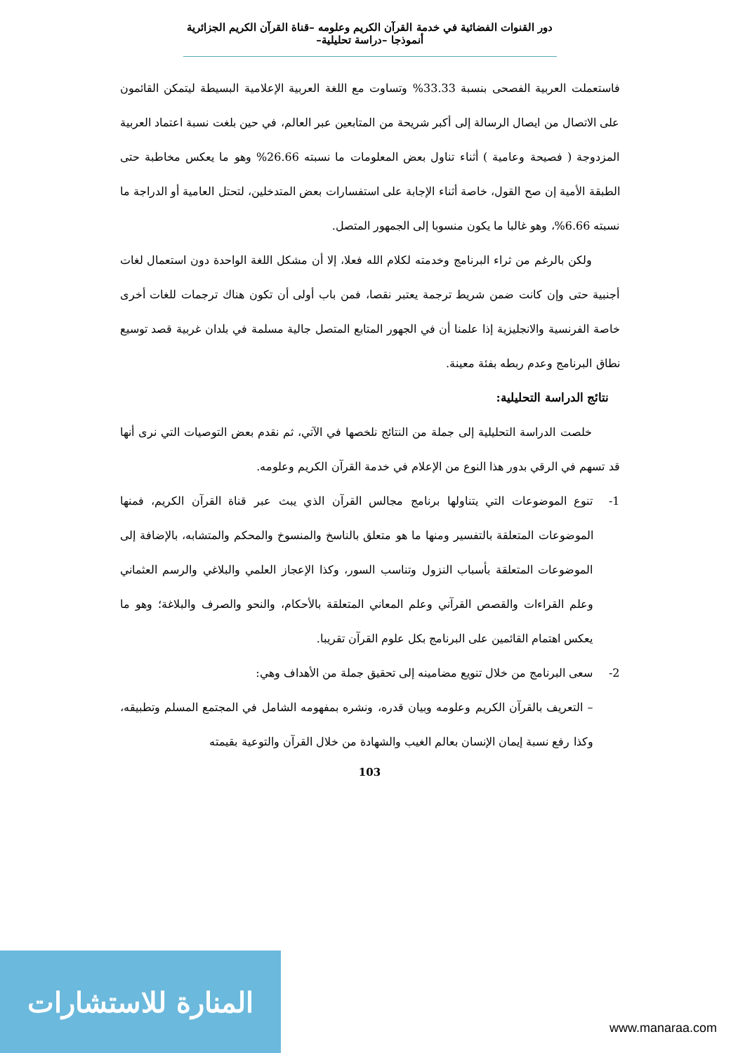دور القنوات الفضائية في خدمة القرآن الكريم وعلومه –قناة القرآن الكريم الجزائرية أنموذجا –دراسة تحليلية–
فاستعملت العربية الفصحى بنسبة 33.33% وتساوت مع اللغة العربية الإعلامية البسيطة ليتمكن القائمون على الاتصال من ايصال الرسالة إلى أكبر شريحة من المتابعين عبر العالم، في حين بلغت نسبة اعتماد العربية المزدوجة ( فصيحة وعامية ) أثناء تناول بعض المعلومات ما نسبته 26.66% وهو ما يعكس مخاطبة حتى الطبقة الأمية إن صح القول، خاصة أثناء الإجابة على استفسارات بعض المتدخلين، لتحتل العامية أو الدراجة ما نسبته 6.66%، وهو غالبا ما يكون منسوبا إلى الجمهور المتصل.
ولكن بالرغم من ثراء البرنامج وخدمته لكلام الله فعلا، إلا أن مشكل اللغة الواحدة دون استعمال لغات أجنبية حتى وإن كانت ضمن شريط ترجمة يعتبر نقصا، فمن باب أولى أن تكون هناك ترجمات للغات أخرى خاصة الفرنسية والانجليزية إذا علمنا أن في الجهور المتابع المتصل جالية مسلمة في بلدان غربية قصد توسيع نطاق البرنامج وعدم ربطه بفئة معينة.
نتائج الدراسة التحليلية:
خلصت الدراسة التحليلية إلى جملة من النتائج نلخصها في الآتي، ثم نقدم بعض التوصيات التي نرى أنها قد تسهم في الرقي بدور هذا النوع من الإعلام في خدمة القرآن الكريم وعلومه.
1- تنوع الموضوعات التي يتناولها برنامج مجالس القرآن الذي يبث عبر قناة القرآن الكريم، فمنها الموضوعات المتعلقة بالتفسير ومنها ما هو متعلق بالناسخ والمنسوخ والمحكم والمتشابه، بالإضافة إلى الموضوعات المتعلقة بأسباب النزول وتناسب السور، وكذا الإعجاز العلمي والبلاغي والرسم العثماني وعلم القراءات والقصص القرآني وعلم المعاني المتعلقة بالأحكام، والنحو والصرف والبلاغة؛ وهو ما يعكس اهتمام القائمين على البرنامج بكل علوم القرآن تقريبا.
2- سعى البرنامج من خلال تنويع مضامينه إلى تحقيق جملة من الأهداف وهي:
– التعريف بالقرآن الكريم وعلومه وبيان قدره، ونشره بمفهومه الشامل في المجتمع المسلم وتطبيقه، وكذا رفع نسبة إيمان الإنسان بعالم الغيب والشهادة من خلال القرآن والتوعية بقيمته
103
المنارة للاستشارات
www.manaraa.com